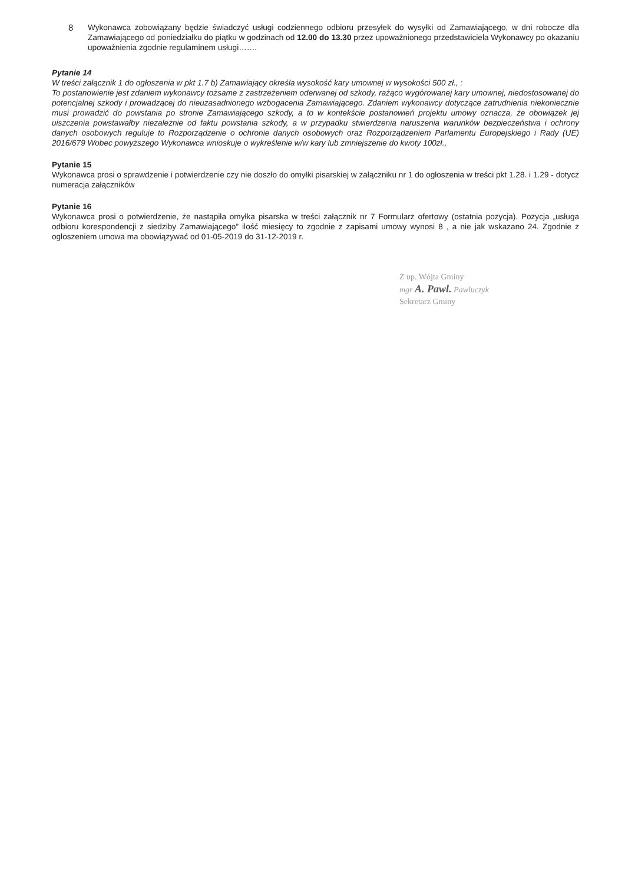8 Wykonawca zobowiązany będzie świadczyć usługi codziennego odbioru przesyłek do wysyłki od Zamawiającego, w dni robocze dla Zamawiającego od poniedziałku do piątku w godzinach od 12.00 do 13.30 przez upoważnionego przedstawiciela Wykonawcy po okazaniu upoważnienia zgodnie regulaminem usługi…….
Pytanie 14
W treści załącznik 1 do ogłoszenia w pkt 1.7 b) Zamawiający określa wysokość kary umownej w wysokości 500 zł., :
To postanowienie jest zdaniem wykonawcy tożsame z zastrzeżeniem oderwanej od szkody, rażąco wygórowanej kary umownej, niedostosowanej do potencjalnej szkody i prowadzącej do nieuzasadnionego wzbogacenia Zamawiającego. Zdaniem wykonawcy dotyczące zatrudnienia niekoniecznie musi prowadzić do powstania po stronie Zamawiającego szkody, a to w kontekście postanowień projektu umowy oznacza, że obowiązek jej uiszczenia powstawałby niezależnie od faktu powstania szkody, a w przypadku stwierdzenia naruszenia warunków bezpieczeństwa i ochrony danych osobowych reguluje to Rozporządzenie o ochronie danych osobowych oraz Rozporządzeniem Parlamentu Europejskiego i Rady (UE) 2016/679 Wobec powyższego Wykonawca wnioskuje o wykreślenie w/w kary lub zmniejszenie do kwoty 100zł.,
Pytanie 15
Wykonawca prosi o sprawdzenie i potwierdzenie czy nie doszło do omyłki pisarskiej w załączniku nr 1 do ogłoszenia w treści pkt 1.28. i 1.29 - dotycz numeracja załączników
Pytanie 16
Wykonawca prosi o potwierdzenie, że nastąpiła omyłka pisarska w treści załącznik nr 7 Formularz ofertowy (ostatnia pozycja). Pozycja „usługa odbioru korespondencji z siedziby Zamawiającego” ilość miesięcy to zgodnie z zapisami umowy wynosi 8 , a nie jak wskazano 24. Zgodnie z ogłoszeniem umowa ma obowiązywać od 01-05-2019 do 31-12-2019 r.
Z up. Wójta Gminy
mgr A. Pawl. Pawluczyk
Sekretarz Gminy